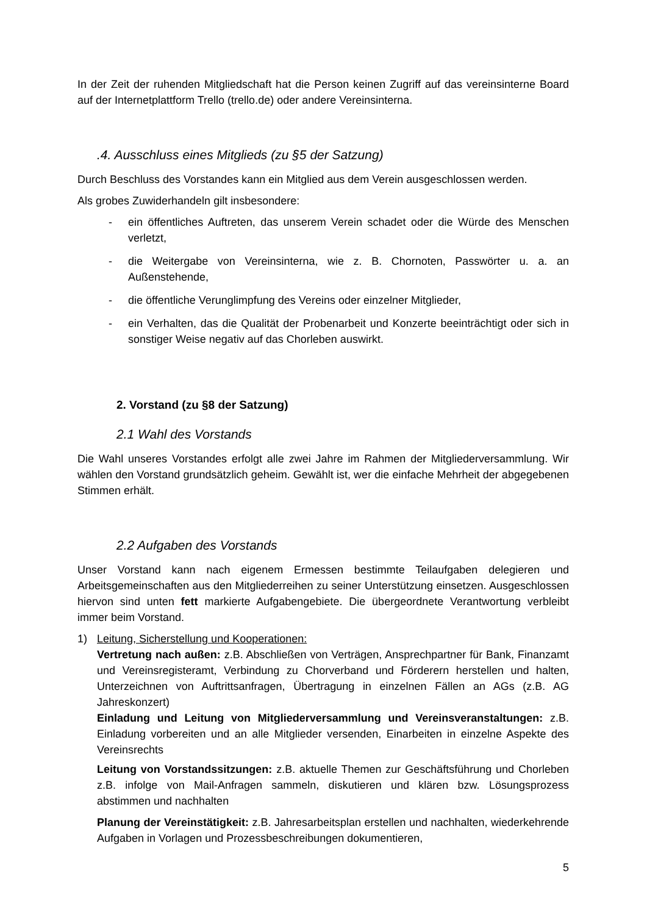In der Zeit der ruhenden Mitgliedschaft hat die Person keinen Zugriff auf das vereinsinterne Board auf der Internetplattform Trello (trello.de) oder andere Vereinsinterna.
.4. Ausschluss eines Mitglieds (zu §5 der Satzung)
Durch Beschluss des Vorstandes kann ein Mitglied aus dem Verein ausgeschlossen werden.
Als grobes Zuwiderhandeln gilt insbesondere:
- ein öffentliches Auftreten, das unserem Verein schadet oder die Würde des Menschen verletzt,
- die Weitergabe von Vereinsinterna, wie z. B. Chornoten, Passwörter u. a. an Außenstehende,
- die öffentliche Verunglimpfung des Vereins oder einzelner Mitglieder,
- ein Verhalten, das die Qualität der Probenarbeit und Konzerte beeinträchtigt oder sich in sonstiger Weise negativ auf das Chorleben auswirkt.
2. Vorstand (zu §8 der Satzung)
2.1 Wahl des Vorstands
Die Wahl unseres Vorstandes erfolgt alle zwei Jahre im Rahmen der Mitgliederversammlung. Wir wählen den Vorstand grundsätzlich geheim. Gewählt ist, wer die einfache Mehrheit der abgegebenen Stimmen erhält.
2.2 Aufgaben des Vorstands
Unser Vorstand kann nach eigenem Ermessen bestimmte Teilaufgaben delegieren und Arbeitsgemeinschaften aus den Mitgliederreihen zu seiner Unterstützung einsetzen. Ausgeschlossen hiervon sind unten fett markierte Aufgabengebiete. Die übergeordnete Verantwortung verbleibt immer beim Vorstand.
1) Leitung, Sicherstellung und Kooperationen:
Vertretung nach außen: z.B. Abschließen von Verträgen, Ansprechpartner für Bank, Finanzamt und Vereinsregisteramt, Verbindung zu Chorverband und Förderern herstellen und halten, Unterzeichnen von Auftrittsanfragen, Übertragung in einzelnen Fällen an AGs (z.B. AG Jahreskonzert)
Einladung und Leitung von Mitgliederversammlung und Vereinsveranstaltungen: z.B. Einladung vorbereiten und an alle Mitglieder versenden, Einarbeiten in einzelne Aspekte des Vereinsrechts
Leitung von Vorstandssitzungen: z.B. aktuelle Themen zur Geschäftsführung und Chorleben z.B. infolge von Mail-Anfragen sammeln, diskutieren und klären bzw. Lösungsprozess abstimmen und nachhalten
Planung der Vereinstätigkeit: z.B. Jahresarbeitsplan erstellen und nachhalten, wiederkehrende Aufgaben in Vorlagen und Prozessbeschreibungen dokumentieren,
5